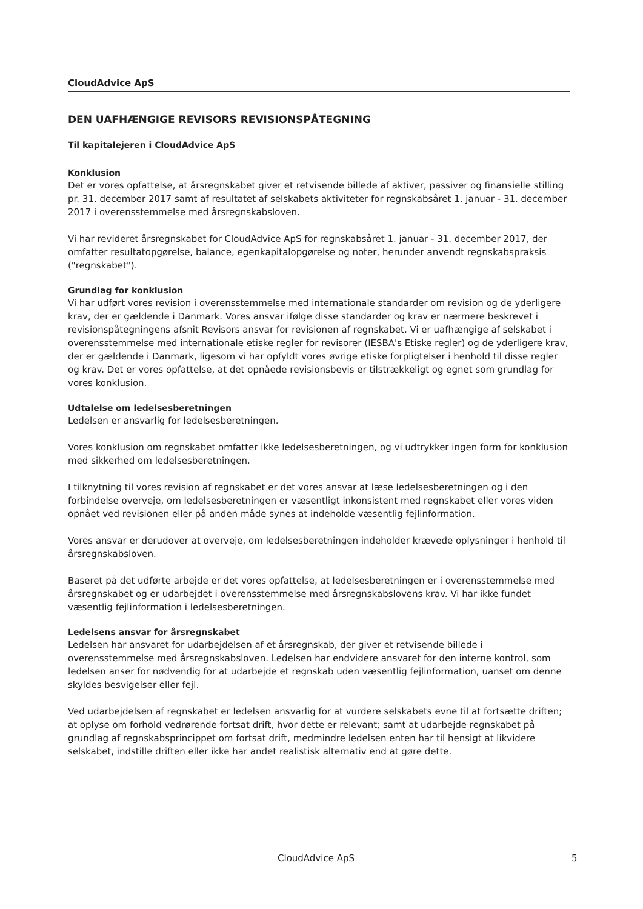CloudAdvice ApS
DEN UAFHÆNGIGE REVISORS REVISIONSPÅTEGNING
Til kapitalejeren i CloudAdvice ApS
Konklusion
Det er vores opfattelse, at årsregnskabet giver et retvisende billede af aktiver, passiver og finansielle stilling pr. 31. december 2017 samt af resultatet af selskabets aktiviteter for regnskabsåret 1. januar - 31. december 2017 i overensstemmelse med årsregnskabsloven.
Vi har revideret årsregnskabet for CloudAdvice ApS for regnskabsåret 1. januar - 31. december 2017, der omfatter resultatopgørelse, balance, egenkapitalopgørelse og noter, herunder anvendt regnskabspraksis ("regnskabet").
Grundlag for konklusion
Vi har udført vores revision i overensstemmelse med internationale standarder om revision og de yderligere krav, der er gældende i Danmark. Vores ansvar ifølge disse standarder og krav er nærmere beskrevet i revisionspåtegningens afsnit Revisors ansvar for revisionen af regnskabet. Vi er uafhængige af selskabet i overensstemmelse med internationale etiske regler for revisorer (IESBA's Etiske regler) og de yderligere krav, der er gældende i Danmark, ligesom vi har opfyldt vores øvrige etiske forpligtelser i henhold til disse regler og krav. Det er vores opfattelse, at det opnåede revisionsbevis er tilstrækkeligt og egnet som grundlag for vores konklusion.
Udtalelse om ledelsesberetningen
Ledelsen er ansvarlig for ledelsesberetningen.
Vores konklusion om regnskabet omfatter ikke ledelsesberetningen, og vi udtrykker ingen form for konklusion med sikkerhed om ledelsesberetningen.
I tilknytning til vores revision af regnskabet er det vores ansvar at læse ledelsesberetningen og i den forbindelse overveje, om ledelsesberetningen er væsentligt inkonsistent med regnskabet eller vores viden opnået ved revisionen eller på anden måde synes at indeholde væsentlig fejlinformation.
Vores ansvar er derudover at overveje, om ledelsesberetningen indeholder krævede oplysninger i henhold til årsregnskabsloven.
Baseret på det udførte arbejde er det vores opfattelse, at ledelsesberetningen er i overensstemmelse med årsregnskabet og er udarbejdet i overensstemmelse med årsregnskabslovens krav. Vi har ikke fundet væsentlig fejlinformation i ledelsesberetningen.
Ledelsens ansvar for årsregnskabet
Ledelsen har ansvaret for udarbejdelsen af et årsregnskab, der giver et retvisende billede i overensstemmelse med årsregnskabsloven. Ledelsen har endvidere ansvaret for den interne kontrol, som ledelsen anser for nødvendig for at udarbejde et regnskab uden væsentlig fejlinformation, uanset om denne skyldes besvigelser eller fejl.
Ved udarbejdelsen af regnskabet er ledelsen ansvarlig for at vurdere selskabets evne til at fortsætte driften; at oplyse om forhold vedrørende fortsat drift, hvor dette er relevant; samt at udarbejde regnskabet på grundlag af regnskabsprincippet om fortsat drift, medmindre ledelsen enten har til hensigt at likvidere selskabet, indstille driften eller ikke har andet realistisk alternativ end at gøre dette.
CloudAdvice ApS 5